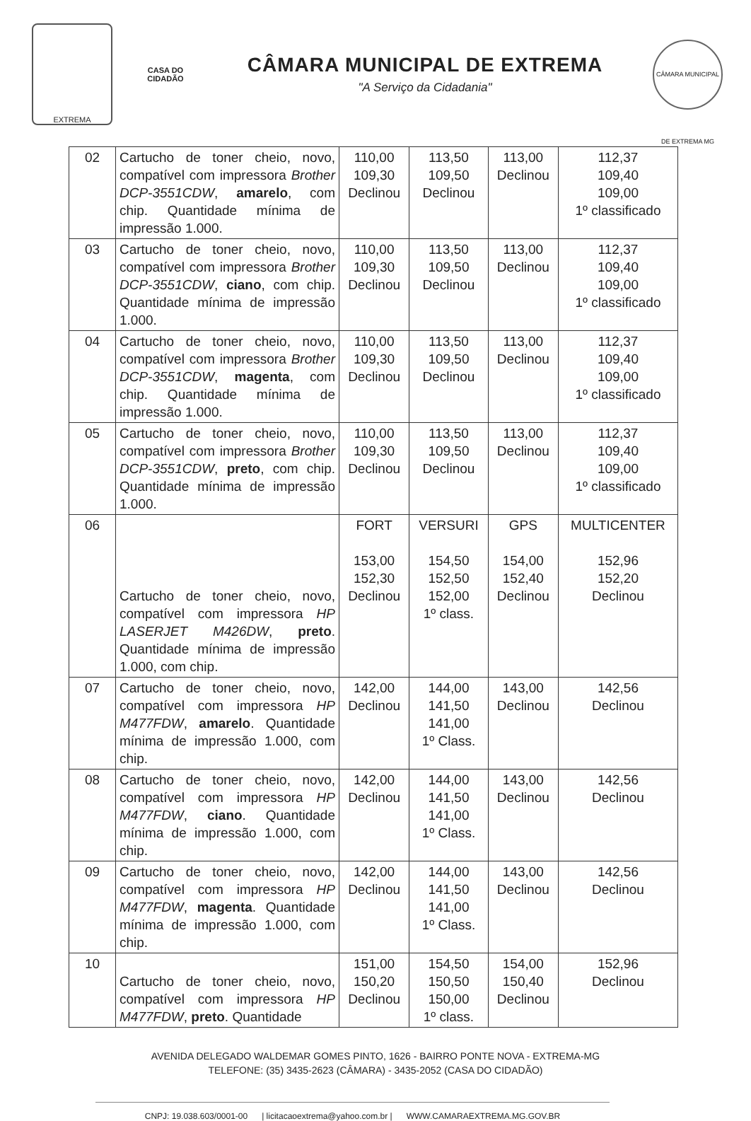EXTREMA
CASA DO CIDADÃO
CÂMARA MUNICIPAL DE EXTREMA
"A Serviço da Cidadania"
CÂMARA MUNICIPAL DE EXTREMA MG
| 02 | Cartucho de toner cheio, novo, compatível com impressora Brother DCP-3551CDW , amarelo , com chip. Quantidade mínima de impressão 1.000. | 110,00 109,30 Declinou | 113,50 109,50 Declinou | 113,00 Declinou | 112,37 109,40 109,00 1º classificado |
| 03 | Cartucho de toner cheio, novo, compatível com impressora Brother DCP-3551CDW , ciano , com chip. Quantidade mínima de impressão 1.000. | 110,00 109,30 Declinou | 113,50 109,50 Declinou | 113,00 Declinou | 112,37 109,40 109,00 1º classificado |
| 04 | Cartucho de toner cheio, novo, compatível com impressora Brother DCP-3551CDW , magenta , com chip. Quantidade mínima de impressão 1.000. | 110,00 109,30 Declinou | 113,50 109,50 Declinou | 113,00 Declinou | 112,37 109,40 109,00 1º classificado |
| 05 | Cartucho de toner cheio, novo, compatível com impressora Brother DCP-3551CDW , preto , com chip. Quantidade mínima de impressão 1.000. | 110,00 109,30 Declinou | 113,50 109,50 Declinou | 113,00 Declinou | 112,37 109,40 109,00 1º classificado |
| 06 | Cartucho de toner cheio, novo, compatível com impressora HP LASERJET M426DW , preto . Quantidade mínima de impressão 1.000, com chip. | FORT 153,00 152,30 Declinou | VERSURI 154,50 152,50 152,00 1º class. | GPS 154,00 152,40 Declinou | MULTICENTER 152,96 152,20 Declinou |
| 07 | Cartucho de toner cheio, novo, compatível com impressora HP M477FDW , amarelo . Quantidade mínima de impressão 1.000, com chip. | 142,00 Declinou | 144,00 141,50 141,00 1º Class. | 143,00 Declinou | 142,56 Declinou |
| 08 | Cartucho de toner cheio, novo, compatível com impressora HP M477FDW , ciano . Quantidade mínima de impressão 1.000, com chip. | 142,00 Declinou | 144,00 141,50 141,00 1º Class. | 143,00 Declinou | 142,56 Declinou |
| 09 | Cartucho de toner cheio, novo, compatível com impressora HP M477FDW , magenta . Quantidade mínima de impressão 1.000, com chip. | 142,00 Declinou | 144,00 141,50 141,00 1º Class. | 143,00 Declinou | 142,56 Declinou |
| 10 | Cartucho de toner cheio, novo, compatível com impressora HP M477FDW , preto . Quantidade | 151,00 150,20 Declinou | 154,50 150,50 150,00 1º class. | 154,00 150,40 Declinou | 152,96 Declinou |
AVENIDA DELEGADO WALDEMAR GOMES PINTO, 1626 - BAIRRO PONTE NOVA - EXTREMA-MG
TELEFONE: (35) 3435-2623 (CÂMARA) - 3435-2052 (CASA DO CIDADÃO)
CNPJ: 19.038.603/0001-00 | licitacaoextrema@yahoo.com.br | WWW.CAMARAEXTREMA.MG.GOV.BR